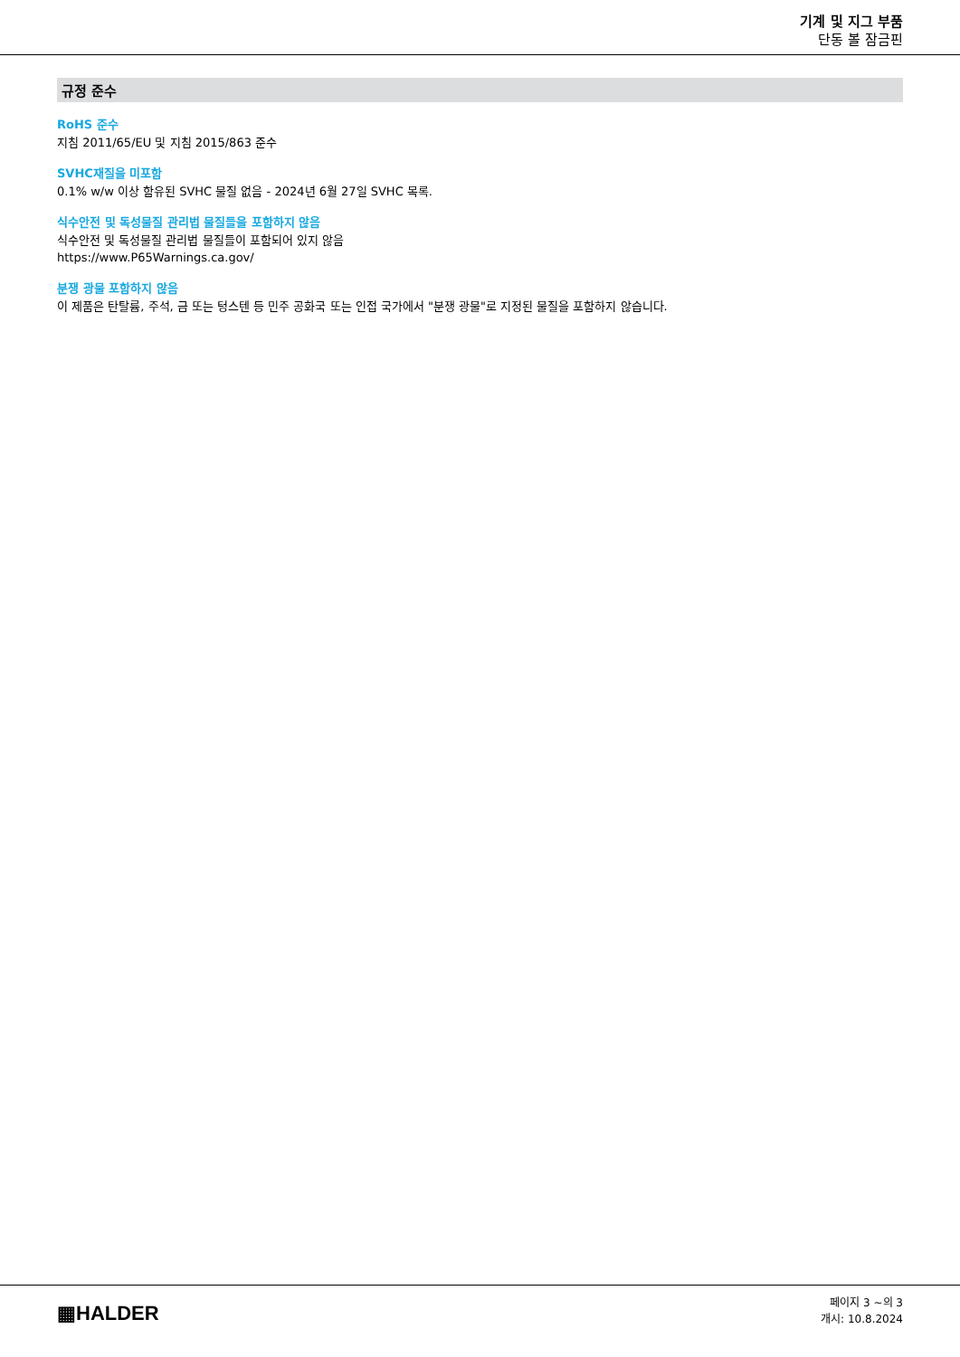기계 및 지그 부품
단동 볼 잠금핀
규정 준수
RoHS 준수
지침 2011/65/EU 및 지침 2015/863 준수
SVHC재질을 미포함
0.1% w/w 이상 함유된 SVHC 물질 없음 - 2024년 6월 27일 SVHC 목록.
식수안전 및 독성물질 관리법 물질들을 포함하지 않음
식수안전 및 독성물질 관리법 물질들이 포함되어 있지 않음
https://www.P65Warnings.ca.gov/
분쟁 광물 포함하지 않음
이 제품은 탄탈륨, 주석, 금 또는 텅스텐 등 민주 공화국 또는 인접 국가에서 "분쟁 광물"로 지정된 물질을 포함하지 않습니다.
▦HALDER
페이지 3 ~의 3
개시: 10.8.2024